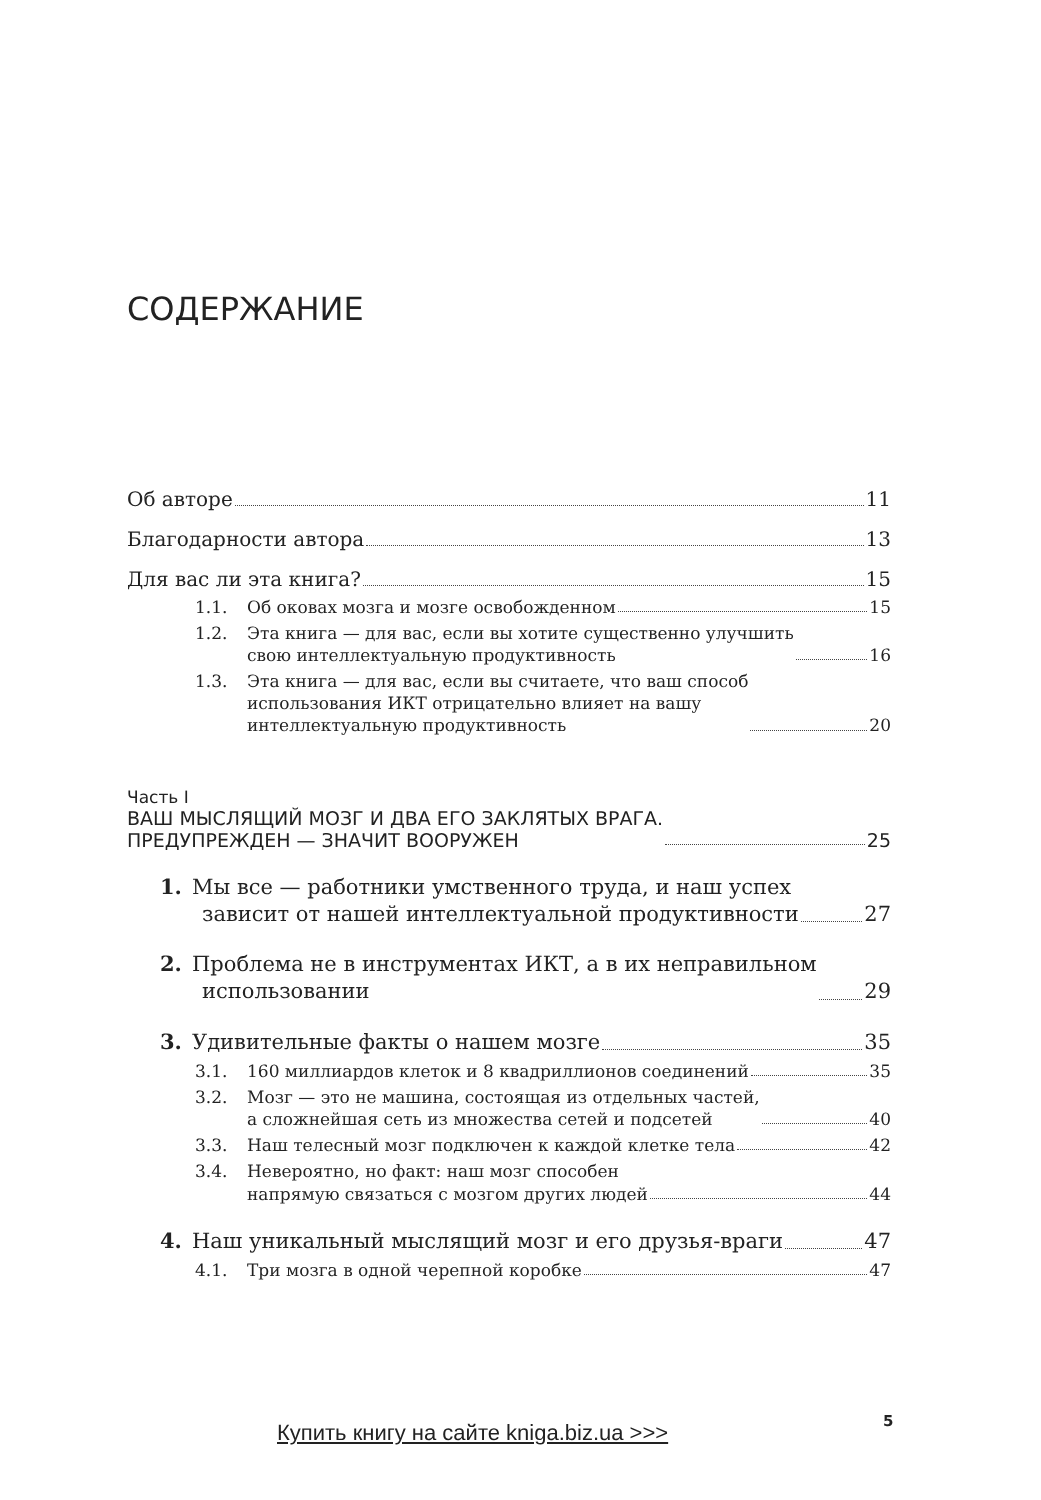СОДЕРЖАНИЕ
Об авторе 11
Благодарности автора 13
Для вас ли эта книга? 15
1.1. Об оковах мозга и мозге освобожденном 15
1.2. Эта книга — для вас, если вы хотите существенно улучшить
свою интеллектуальную продуктивность 16
1.3. Эта книга — для вас, если вы считаете, что ваш способ
использования ИКТ отрицательно влияет на вашу
интеллектуальную продуктивность 20
Часть I
ВАШ МЫСЛЯЩИЙ МОЗГ И ДВА ЕГО ЗАКЛЯТЫХ ВРАГА.
ПРЕДУПРЕЖДЕН — ЗНАЧИТ ВООРУЖЕН 25
1. Мы все — работники умственного труда, и наш успех
зависит от нашей интеллектуальной продуктивности 27
2. Проблема не в инструментах ИКТ, а в их неправильном
использовании 29
3. Удивительные факты о нашем мозге 35
3.1. 160 миллиардов клеток и 8 квадриллионов соединений 35
3.2. Мозг — это не машина, состоящая из отдельных частей,
а сложнейшая сеть из множества сетей и подсетей 40
3.3. Наш телесный мозг подключен к каждой клетке тела 42
3.4. Невероятно, но факт: наш мозг способен
напрямую связаться с мозгом других людей 44
4. Наш уникальный мыслящий мозг и его друзья-враги 47
4.1. Три мозга в одной черепной коробке 47
Купить книгу на сайте kniga.biz.ua >>>
5